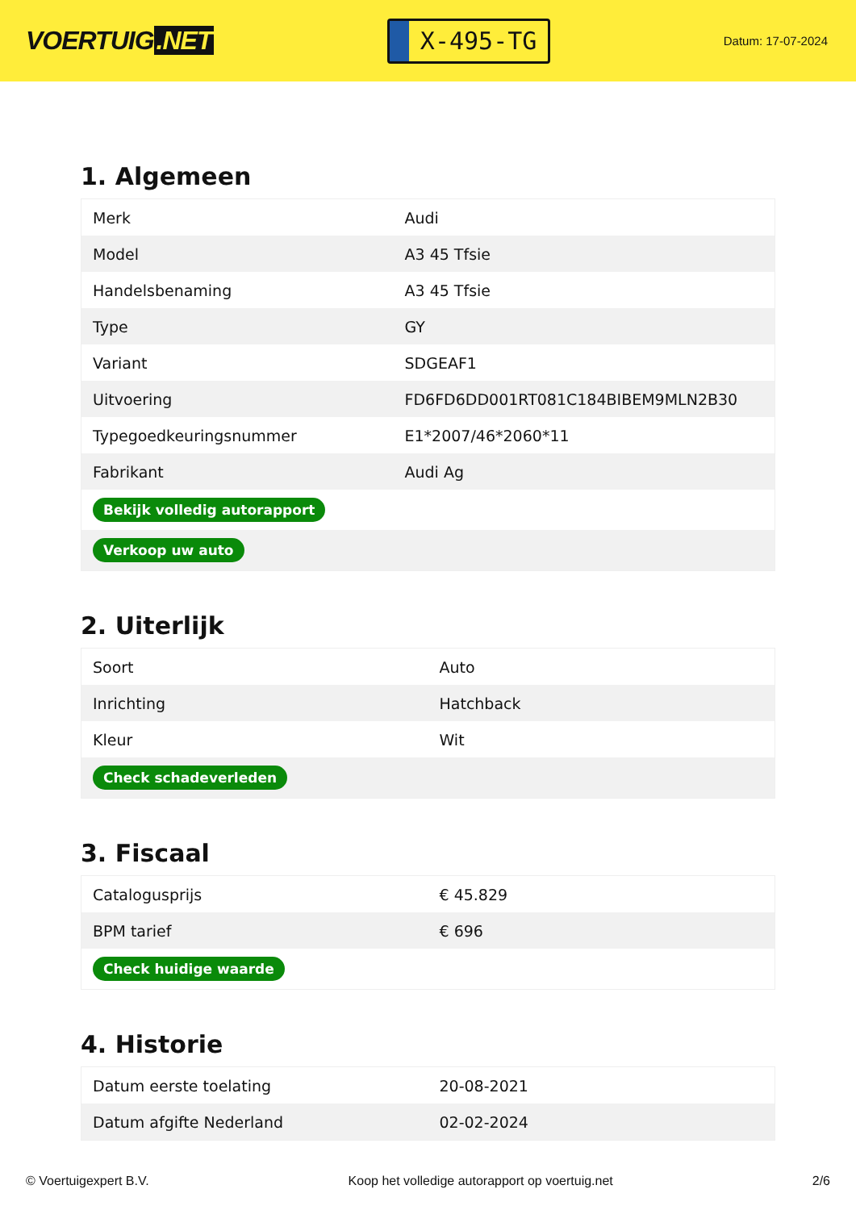VOERTUIG.NET
X-495-TG
Datum: 17-07-2024
1. Algemeen
| Merk | Audi |
| Model | A3 45 Tfsie |
| Handelsbenaming | A3 45 Tfsie |
| Type | GY |
| Variant | SDGEAF1 |
| Uitvoering | FD6FD6DD001RT081C184BIBEM9MLN2B30 |
| Typegoedkeuringsnummer | E1*2007/46*2060*11 |
| Fabrikant | Audi Ag |
| Bekijk volledig autorapport | |
| Verkoop uw auto | |
2. Uiterlijk
| Soort | Auto |
| Inrichting | Hatchback |
| Kleur | Wit |
| Check schadeverleden | |
3. Fiscaal
| Catalogusprijs | € 45.829 |
| BPM tarief | € 696 |
| Check huidige waarde | |
4. Historie
| Datum eerste toelating | 20-08-2021 |
| Datum afgifte Nederland | 02-02-2024 |
© Voertuigexpert B.V. Koop het volledige autorapport op voertuig.net 2/6